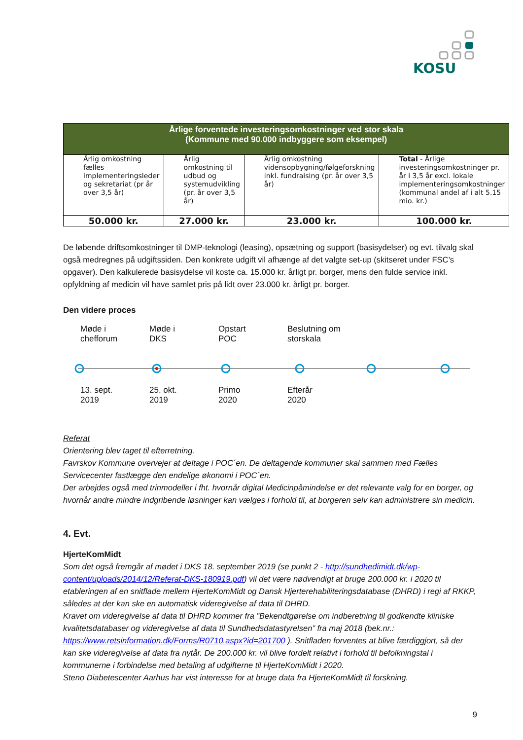KOSU
| Årlige forventede investeringsomkostninger ved stor skala (Kommune med 90.000 indbyggere som eksempel) | | | |
| --- | --- | --- | --- |
| Årlig omkostning fælles implementeringsleder og sekretariat (pr år over 3,5 år) | Årlig omkostning til udbud og systemudvikling (pr. år over 3,5 år) | Årlig omkostning vidensopbygning/følgeforskning inkl. fundraising (pr. år over 3,5 år) | Total - Årlige investeringsomkostninger pr. år i 3,5 år excl. lokale implementeringsomkostninger (kommunal andel af i alt 5.15 mio. kr.) |
| 50.000 kr. | 27.000 kr. | 23.000 kr. | 100.000 kr. |
De løbende driftsomkostninger til DMP-teknologi (leasing), opsætning og support (basisydelser) og evt. tilvalg skal også medregnes på udgiftssiden. Den konkrete udgift vil afhænge af det valgte set-up (skitseret under FSC’s opgaver). Den kalkulerede basisydelse vil koste ca. 15.000 kr. årligt pr. borger, mens den fulde service inkl. opfyldning af medicin vil have samlet pris på lidt over 23.000 kr. årligt pr. borger.
Den videre proces
Møde i
chefforum
Møde i
DKS
Opstart
POC
Beslutning om
storskala
13. sept.
2019
25. okt.
2019
Primo
2020
Efterår
2020
Referat
Orientering blev taget til efterretning.
Favrskov Kommune overvejer at deltage i POC´en. De deltagende kommuner skal sammen med Fælles Servicecenter fastlægge den endelige økonomi i POC´en.
Der arbejdes også med trinmodeller i fht. hvornår digital Medicinpåmindelse er det relevante valg for en borger, og hvornår andre mindre indgribende løsninger kan vælges i forhold til, at borgeren selv kan administrere sin medicin.
4. Evt.
HjerteKomMidt
Som det også fremgår af mødet i DKS 18. september 2019 (se punkt 2 - http://sundhedimidt.dk/wp-content/uploads/2014/12/Referat-DKS-180919.pdf) vil det være nødvendigt at bruge 200.000 kr. i 2020 til etableringen af en snitflade mellem HjerteKomMidt og Dansk Hjerterehabiliteringsdatabase (DHRD) i regi af RKKP, således at der kan ske en automatisk videregivelse af data til DHRD.
Kravet om videregivelse af data til DHRD kommer fra ”Bekendtgørelse om indberetning til godkendte kliniske kvalitetsdatabaser og videregivelse af data til Sundhedsdatastyrelsen” fra maj 2018 (bek.nr.: https://www.retsinformation.dk/Forms/R0710.aspx?id=201700 ). Snitfladen forventes at blive færdiggjort, så der kan ske videregivelse af data fra nytår. De 200.000 kr. vil blive fordelt relativt i forhold til befolkningstal i kommunerne i forbindelse med betaling af udgifterne til HjerteKomMidt i 2020.
Steno Diabetescenter Aarhus har vist interesse for at bruge data fra HjerteKomMidt til forskning.
9